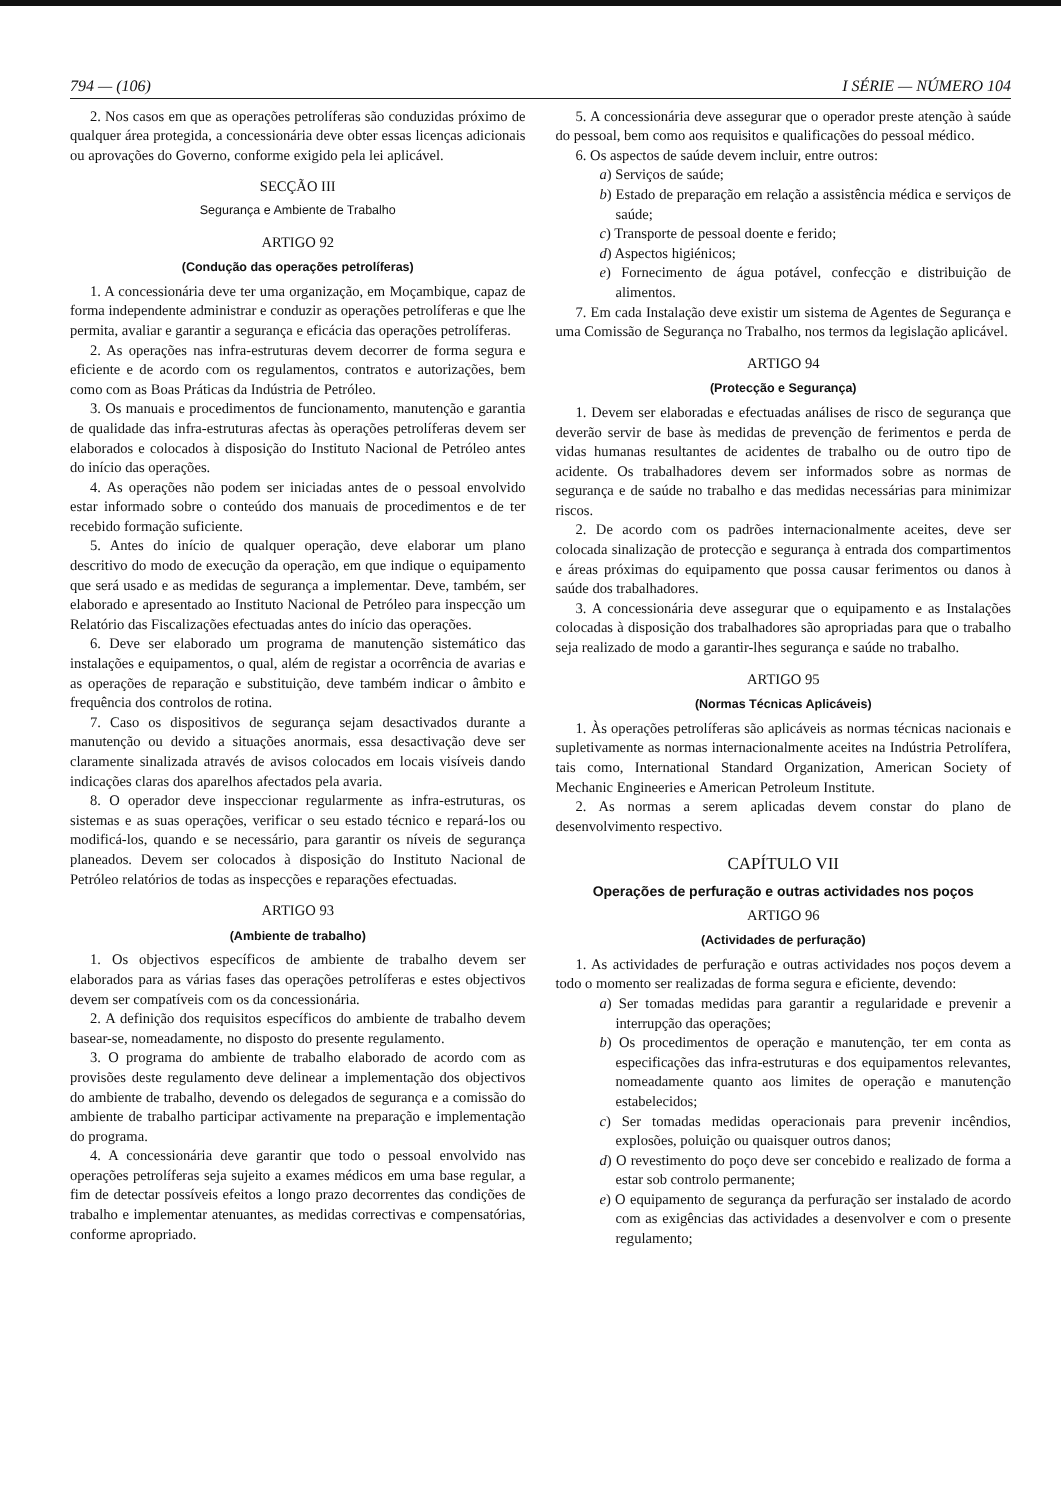794 — (106) I SÉRIE — NÚMERO 104
2. Nos casos em que as operações petrolíferas são conduzidas próximo de qualquer área protegida, a concessionária deve obter essas licenças adicionais ou aprovações do Governo, conforme exigido pela lei aplicável.
SECÇÃO III
Segurança e Ambiente de Trabalho
ARTIGO 92
(Condução das operações petrolíferas)
1. A concessionária deve ter uma organização, em Moçambique, capaz de forma independente administrar e conduzir as operações petrolíferas e que lhe permita, avaliar e garantir a segurança e eficácia das operações petrolíferas.
2. As operações nas infra-estruturas devem decorrer de forma segura e eficiente e de acordo com os regulamentos, contratos e autorizações, bem como com as Boas Práticas da Indústria de Petróleo.
3. Os manuais e procedimentos de funcionamento, manutenção e garantia de qualidade das infra-estruturas afectas às operações petrolíferas devem ser elaborados e colocados à disposição do Instituto Nacional de Petróleo antes do início das operações.
4. As operações não podem ser iniciadas antes de o pessoal envolvido estar informado sobre o conteúdo dos manuais de procedimentos e de ter recebido formação suficiente.
5. Antes do início de qualquer operação, deve elaborar um plano descritivo do modo de execução da operação, em que indique o equipamento que será usado e as medidas de segurança a implementar. Deve, também, ser elaborado e apresentado ao Instituto Nacional de Petróleo para inspecção um Relatório das Fiscalizações efectuadas antes do início das operações.
6. Deve ser elaborado um programa de manutenção sistemático das instalações e equipamentos, o qual, além de registar a ocorrência de avarias e as operações de reparação e substituição, deve também indicar o âmbito e frequência dos controlos de rotina.
7. Caso os dispositivos de segurança sejam desactivados durante a manutenção ou devido a situações anormais, essa desactivação deve ser claramente sinalizada através de avisos colocados em locais visíveis dando indicações claras dos aparelhos afectados pela avaria.
8. O operador deve inspeccionar regularmente as infra-estruturas, os sistemas e as suas operações, verificar o seu estado técnico e repará-los ou modificá-los, quando e se necessário, para garantir os níveis de segurança planeados. Devem ser colocados à disposição do Instituto Nacional de Petróleo relatórios de todas as inspecções e reparações efectuadas.
ARTIGO 93
(Ambiente de trabalho)
1. Os objectivos específicos de ambiente de trabalho devem ser elaborados para as várias fases das operações petrolíferas e estes objectivos devem ser compatíveis com os da concessionária.
2. A definição dos requisitos específicos do ambiente de trabalho devem basear-se, nomeadamente, no disposto do presente regulamento.
3. O programa do ambiente de trabalho elaborado de acordo com as provisões deste regulamento deve delinear a implementação dos objectivos do ambiente de trabalho, devendo os delegados de segurança e a comissão do ambiente de trabalho participar activamente na preparação e implementação do programa.
4. A concessionária deve garantir que todo o pessoal envolvido nas operações petrolíferas seja sujeito a exames médicos em uma base regular, a fim de detectar possíveis efeitos a longo prazo decorrentes das condições de trabalho e implementar atenuantes, as medidas correctivas e compensatórias, conforme apropriado.
5. A concessionária deve assegurar que o operador preste atenção à saúde do pessoal, bem como aos requisitos e qualificações do pessoal médico.
6. Os aspectos de saúde devem incluir, entre outros:
a) Serviços de saúde;
b) Estado de preparação em relação a assistência médica e serviços de saúde;
c) Transporte de pessoal doente e ferido;
d) Aspectos higiénicos;
e) Fornecimento de água potável, confecção e distribuição de alimentos.
7. Em cada Instalação deve existir um sistema de Agentes de Segurança e uma Comissão de Segurança no Trabalho, nos termos da legislação aplicável.
ARTIGO 94
(Protecção e Segurança)
1. Devem ser elaboradas e efectuadas análises de risco de segurança que deverão servir de base às medidas de prevenção de ferimentos e perda de vidas humanas resultantes de acidentes de trabalho ou de outro tipo de acidente. Os trabalhadores devem ser informados sobre as normas de segurança e de saúde no trabalho e das medidas necessárias para minimizar riscos.
2. De acordo com os padrões internacionalmente aceites, deve ser colocada sinalização de protecção e segurança à entrada dos compartimentos e áreas próximas do equipamento que possa causar ferimentos ou danos à saúde dos trabalhadores.
3. A concessionária deve assegurar que o equipamento e as Instalações colocadas à disposição dos trabalhadores são apropriadas para que o trabalho seja realizado de modo a garantir-lhes segurança e saúde no trabalho.
ARTIGO 95
(Normas Técnicas Aplicáveis)
1. Às operações petrolíferas são aplicáveis as normas técnicas nacionais e supletivamente as normas internacionalmente aceites na Indústria Petrolífera, tais como, International Standard Organization, American Society of Mechanic Engineeries e American Petroleum Institute.
2. As normas a serem aplicadas devem constar do plano de desenvolvimento respectivo.
CAPÍTULO VII
Operações de perfuração e outras actividades nos poços
ARTIGO 96
(Actividades de perfuração)
1. As actividades de perfuração e outras actividades nos poços devem a todo o momento ser realizadas de forma segura e eficiente, devendo:
a) Ser tomadas medidas para garantir a regularidade e prevenir a interrupção das operações;
b) Os procedimentos de operação e manutenção, ter em conta as especificações das infra-estruturas e dos equipamentos relevantes, nomeadamente quanto aos limites de operação e manutenção estabelecidos;
c) Ser tomadas medidas operacionais para prevenir incêndios, explosões, poluição ou quaisquer outros danos;
d) O revestimento do poço deve ser concebido e realizado de forma a estar sob controlo permanente;
e) O equipamento de segurança da perfuração ser instalado de acordo com as exigências das actividades a desenvolver e com o presente regulamento;